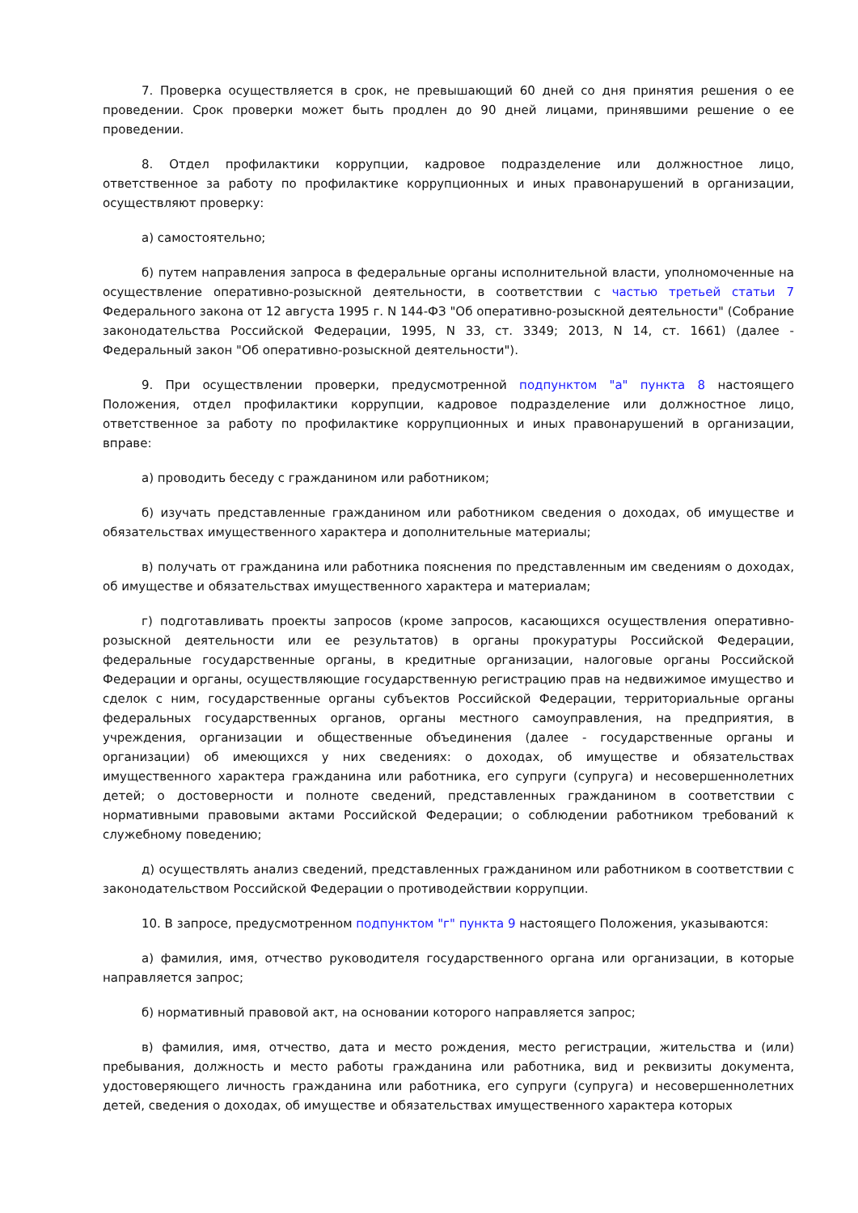7. Проверка осуществляется в срок, не превышающий 60 дней со дня принятия решения о ее проведении. Срок проверки может быть продлен до 90 дней лицами, принявшими решение о ее проведении.
8. Отдел профилактики коррупции, кадровое подразделение или должностное лицо, ответственное за работу по профилактике коррупционных и иных правонарушений в организации, осуществляют проверку:
а) самостоятельно;
б) путем направления запроса в федеральные органы исполнительной власти, уполномоченные на осуществление оперативно-розыскной деятельности, в соответствии с частью третьей статьи 7 Федерального закона от 12 августа 1995 г. N 144-ФЗ "Об оперативно-розыскной деятельности" (Собрание законодательства Российской Федерации, 1995, N 33, ст. 3349; 2013, N 14, ст. 1661) (далее - Федеральный закон "Об оперативно-розыскной деятельности").
9. При осуществлении проверки, предусмотренной подпунктом "а" пункта 8 настоящего Положения, отдел профилактики коррупции, кадровое подразделение или должностное лицо, ответственное за работу по профилактике коррупционных и иных правонарушений в организации, вправе:
а) проводить беседу с гражданином или работником;
б) изучать представленные гражданином или работником сведения о доходах, об имуществе и обязательствах имущественного характера и дополнительные материалы;
в) получать от гражданина или работника пояснения по представленным им сведениям о доходах, об имуществе и обязательствах имущественного характера и материалам;
г) подготавливать проекты запросов (кроме запросов, касающихся осуществления оперативно-розыскной деятельности или ее результатов) в органы прокуратуры Российской Федерации, федеральные государственные органы, в кредитные организации, налоговые органы Российской Федерации и органы, осуществляющие государственную регистрацию прав на недвижимое имущество и сделок с ним, государственные органы субъектов Российской Федерации, территориальные органы федеральных государственных органов, органы местного самоуправления, на предприятия, в учреждения, организации и общественные объединения (далее - государственные органы и организации) об имеющихся у них сведениях: о доходах, об имуществе и обязательствах имущественного характера гражданина или работника, его супруги (супруга) и несовершеннолетних детей; о достоверности и полноте сведений, представленных гражданином в соответствии с нормативными правовыми актами Российской Федерации; о соблюдении работником требований к служебному поведению;
д) осуществлять анализ сведений, представленных гражданином или работником в соответствии с законодательством Российской Федерации о противодействии коррупции.
10. В запросе, предусмотренном подпунктом "г" пункта 9 настоящего Положения, указываются:
а) фамилия, имя, отчество руководителя государственного органа или организации, в которые направляется запрос;
б) нормативный правовой акт, на основании которого направляется запрос;
в) фамилия, имя, отчество, дата и место рождения, место регистрации, жительства и (или) пребывания, должность и место работы гражданина или работника, вид и реквизиты документа, удостоверяющего личность гражданина или работника, его супруги (супруга) и несовершеннолетних детей, сведения о доходах, об имуществе и обязательствах имущественного характера которых